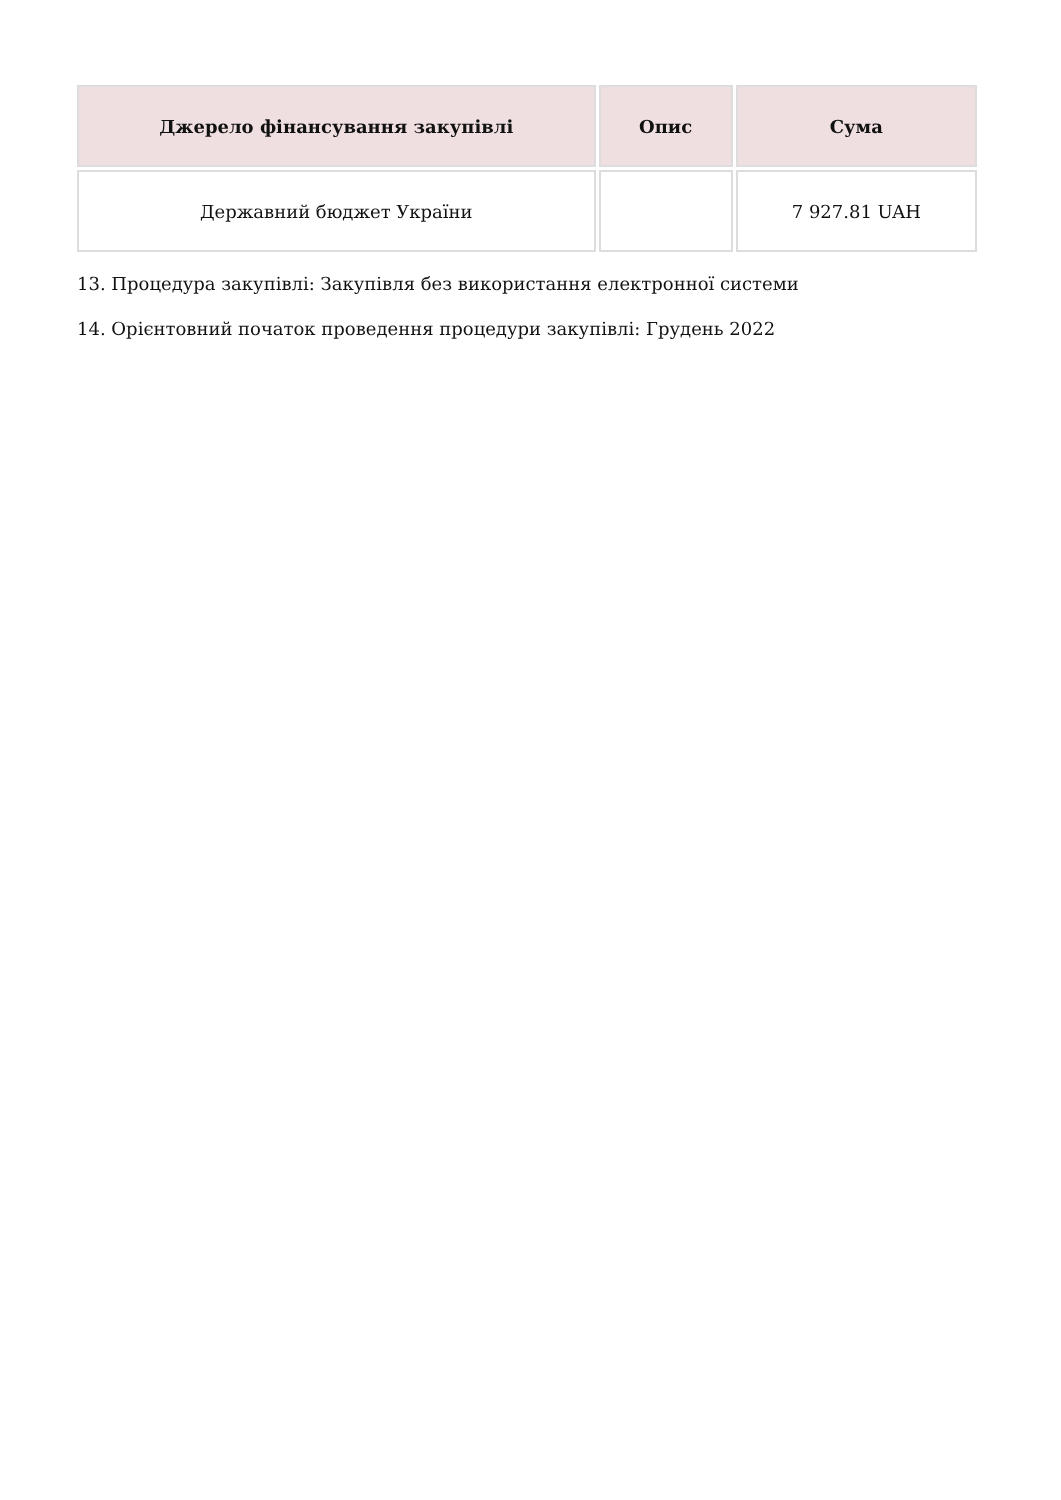| Джерело фінансування закупівлі | Опис | Сума |
| --- | --- | --- |
| Державний бюджет України | | 7 927.81 UAH |
13. Процедура закупівлі: Закупівля без використання електронної системи
14. Орієнтовний початок проведення процедури закупівлі: Грудень 2022